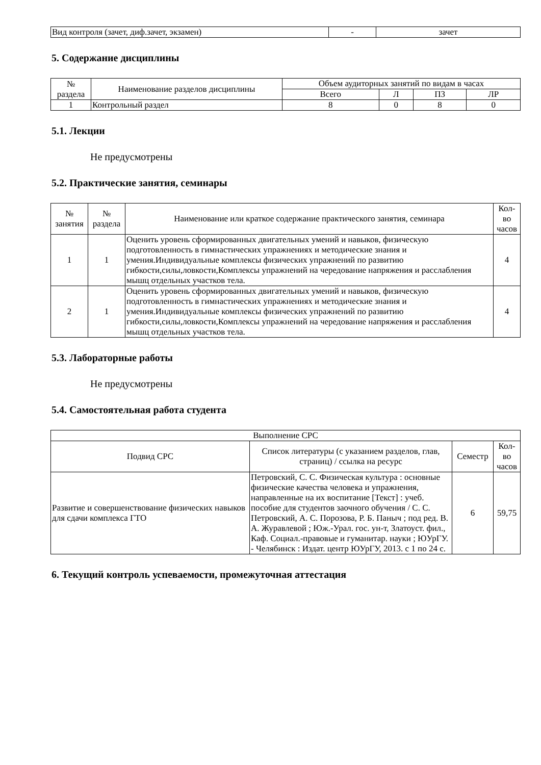| Вид контроля (зачет, диф.зачет, экзамен) | - | зачет |
5. Содержание дисциплины
| № раздела | Наименование разделов дисциплины | Объем аудиторных занятий по видам в часах | | | |
| --- | --- | --- | --- | --- | --- |
| | | Всего | Л | ПЗ | ЛР |
| 1 | Контрольный раздел | 8 | 0 | 8 | 0 |
5.1. Лекции
Не предусмотрены
5.2. Практические занятия, семинары
| № занятия | № раздела | Наименование или краткое содержание практического занятия, семинара | Кол- во часов |
| --- | --- | --- | --- |
| 1 | 1 | Оценить уровень сформированных двигательных умений и навыков, физическую подготовленность в гимнастических упражнениях и методические знания и умения.Индивидуальные комплексы физических упражнений по развитию гибкости,силы,ловкости,Комплексы упражнений на чередование напряжения и расслабления мышц отдельных участков тела. | 4 |
| 2 | 1 | Оценить уровень сформированных двигательных умений и навыков, физическую подготовленность в гимнастических упражнениях и методические знания и умения.Индивидуальные комплексы физических упражнений по развитию гибкости,силы,ловкости,Комплексы упражнений на чередование напряжения и расслабления мышц отдельных участков тела. | 4 |
5.3. Лабораторные работы
Не предусмотрены
5.4. Самостоятельная работа студента
| Выполнение СРС | | | |
| --- | --- | --- | --- |
| Подвид СРС | Список литературы (с указанием разделов, глав, страниц) / ссылка на ресурс | Семестр | Кол- во часов |
| Развитие и совершенствование физических навыков для сдачи комплекса ГТО | Петровский, С. С. Физическая культура : основные физические качества человека и упражнения, направленные на их воспитание [Текст] : учеб. пособие для студентов заочного обучения / С. С. Петровский, А. С. Порозова, Р. Б. Паныч ; под ред. В. А. Журавлевой ; Юж.-Урал. гос. ун-т, Златоуст. фил., Каф. Социал.-правовые и гуманитар. науки ; ЮУрГУ. - Челябинск : Издат. центр ЮУрГУ, 2013. с 1 по 24 с. | 6 | 59,75 |
6. Текущий контроль успеваемости, промежуточная аттестация